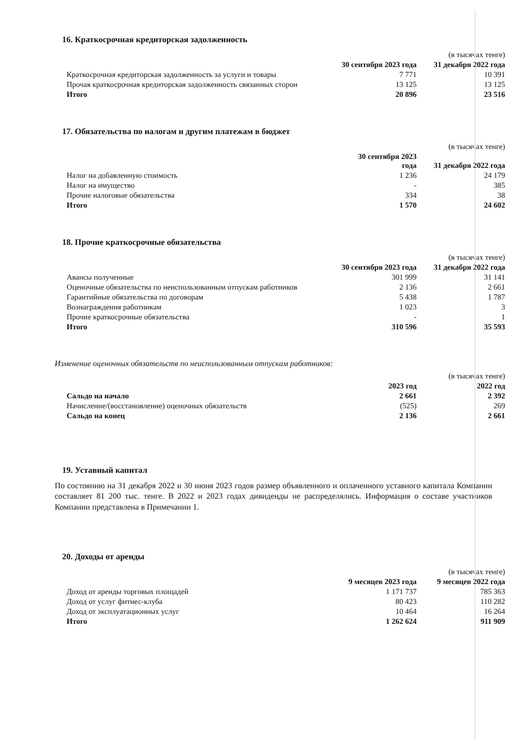16. Краткосрочная кредиторская задолженность
| | | (в тысячах тенге) |
| | 30 сентября 2023 года | 31 декабря 2022 года |
| Краткосрочная кредиторская задолженность за услуги и товары | 7 771 | 10 391 |
| Прочая краткосрочная кредиторская задолженность связанных сторон | 13 125 | 13 125 |
| Итого | 20 896 | 23 516 |
17. Обязательства по налогам и другим платежам в бюджет
| | | (в тысячах тенге) |
| | 30 сентября 2023 года | 31 декабря 2022 года |
| Налог на добавленную стоимость | 1 236 | 24 179 |
| Налог на имущество | - | 385 |
| Прочие налоговые обязательства | 334 | 38 |
| Итого | 1 570 | 24 602 |
18. Прочие краткосрочные обязательства
| | | (в тысячах тенге) |
| | 30 сентября 2023 года | 31 декабря 2022 года |
| Авансы полученные | 301 999 | 31 141 |
| Оценочные обязательства по неиспользованным отпускам работников | 2 136 | 2 661 |
| Гарантийные обязательства по договорам | 5 438 | 1 787 |
| Вознаграждения работникам | 1 023 | 3 |
| Прочие краткосрочные обязательства | - | 1 |
| Итого | 310 596 | 35 593 |
Изменение оценочных обязательств по неиспользованным отпускам работников:
| | | (в тысячах тенге) |
| | 2023 год | 2022 год |
| Сальдо на начало | 2 661 | 2 392 |
| Начисление/(восстановление) оценочных обязательств | (525) | 269 |
| Сальдо на конец | 2 136 | 2 661 |
19. Уставный капитал
По состоянию на 31 декабря 2022 и 30 июня 2023 годов размер объявленного и оплаченного уставного капитала Компании составляет 81 200 тыс. тенге. В 2022 и 2023 годах дивиденды не распределялись. Информация о составе участников Компании представлена в Примечании 1.
20. Доходы от аренды
| | | (в тысячах тенге) |
| | 9 месяцев 2023 года | 9 месяцев 2022 года |
| Доход от аренды торговых площадей | 1 171 737 | 785 363 |
| Доход от услуг фитнес-клуба | 80 423 | 110 282 |
| Доход от эксплуатационных услуг | 10 464 | 16 264 |
| Итого | 1 262 624 | 911 909 |